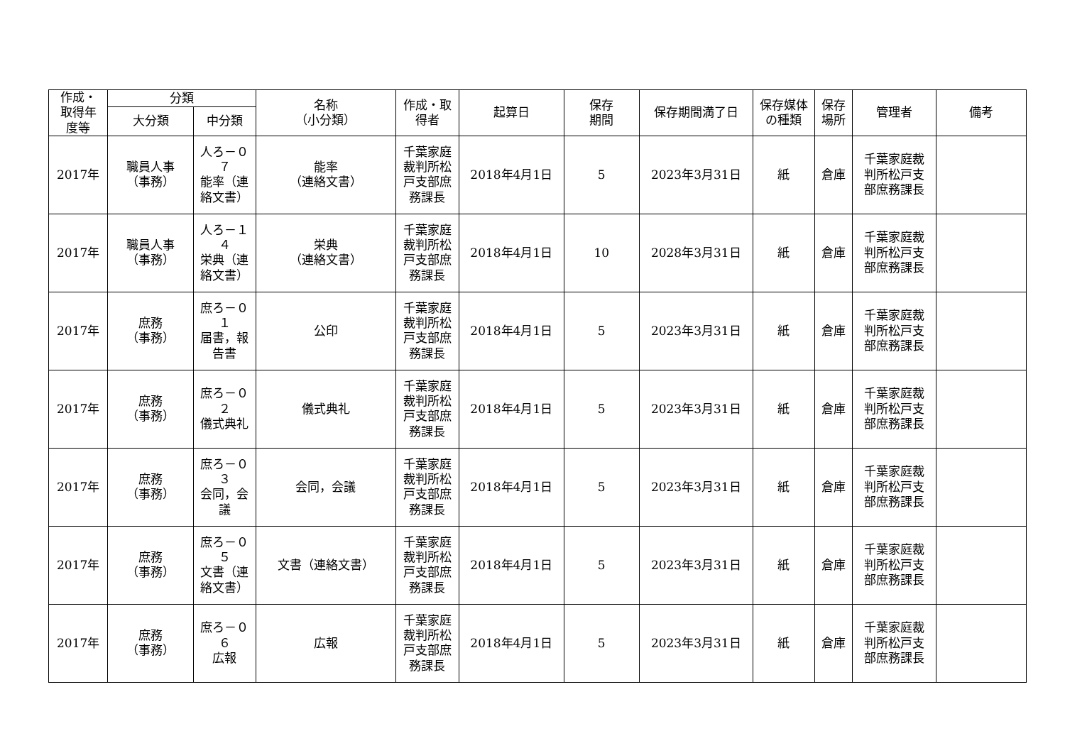| 作成・ 取得年 度等 | 分類 | | 名称 （小分類） | 作成・取 得者 | 起算日 | 保存 期間 | 保存期間満了日 | 保存媒体 の種類 | 保存 場所 | 管理者 | 備考 |
| --- | --- | --- | --- | --- | --- | --- | --- | --- | --- | --- | --- |
| | 大分類 | 中分類 | | | | | | | | | |
| 2017年 | 職員人事 （事務） | 人ろ－０ ７ 能率（連 絡文書） | 能率 （連絡文書） | 千葉家庭 裁判所松 戸支部庶 務課長 | 2018年4月1日 | 5 | 2023年3月31日 | 紙 | 倉庫 | 千葉家庭裁 判所松戸支 部庶務課長 | |
| 2017年 | 職員人事 （事務） | 人ろ－１ ４ 栄典（連 絡文書） | 栄典 （連絡文書） | 千葉家庭 裁判所松 戸支部庶 務課長 | 2018年4月1日 | 10 | 2028年3月31日 | 紙 | 倉庫 | 千葉家庭裁 判所松戸支 部庶務課長 | |
| 2017年 | 庶務 （事務） | 庶ろ－０ １ 届書，報 告書 | 公印 | 千葉家庭 裁判所松 戸支部庶 務課長 | 2018年4月1日 | 5 | 2023年3月31日 | 紙 | 倉庫 | 千葉家庭裁 判所松戸支 部庶務課長 | |
| 2017年 | 庶務 （事務） | 庶ろ－０ ２ 儀式典礼 | 儀式典礼 | 千葉家庭 裁判所松 戸支部庶 務課長 | 2018年4月1日 | 5 | 2023年3月31日 | 紙 | 倉庫 | 千葉家庭裁 判所松戸支 部庶務課長 | |
| 2017年 | 庶務 （事務） | 庶ろ－０ ３ 会同，会 議 | 会同，会議 | 千葉家庭 裁判所松 戸支部庶 務課長 | 2018年4月1日 | 5 | 2023年3月31日 | 紙 | 倉庫 | 千葉家庭裁 判所松戸支 部庶務課長 | |
| 2017年 | 庶務 （事務） | 庶ろ－０ ５ 文書（連 絡文書） | 文書（連絡文書） | 千葉家庭 裁判所松 戸支部庶 務課長 | 2018年4月1日 | 5 | 2023年3月31日 | 紙 | 倉庫 | 千葉家庭裁 判所松戸支 部庶務課長 | |
| 2017年 | 庶務 （事務） | 庶ろ－０ ６ 広報 | 広報 | 千葉家庭 裁判所松 戸支部庶 務課長 | 2018年4月1日 | 5 | 2023年3月31日 | 紙 | 倉庫 | 千葉家庭裁 判所松戸支 部庶務課長 | |